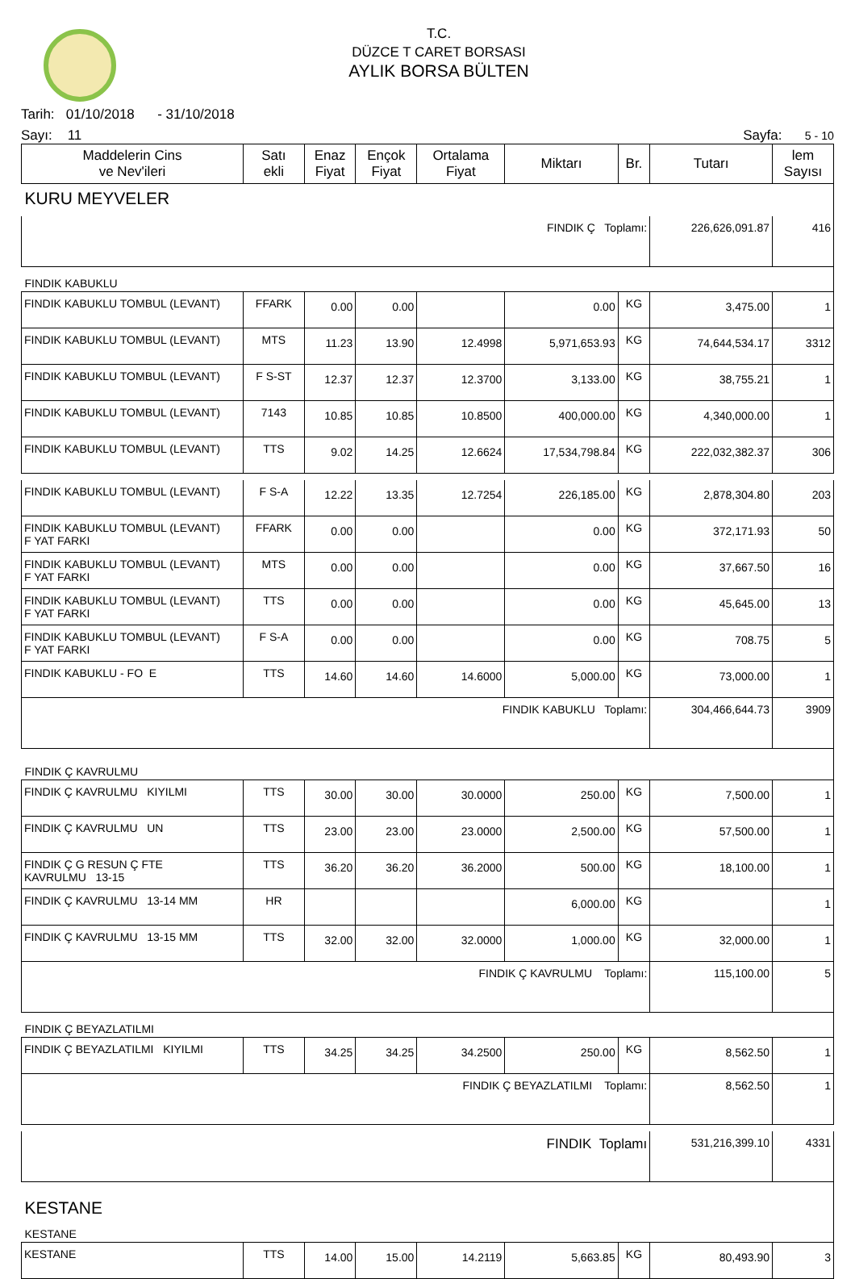T.C.
DÜZCE T CARET BORSASI
AYLIK BORSA BÜLTEN
Tarih: 01/10/2018 - 31/10/2018
Sayı: 11 Sayfa: 5 - 10
| Maddelerin Cins ve Nev'ileri | Satı ekli | Enaz Fiyat | Ençok Fiyat | Ortalama Fiyat | Miktarı | Br. | Tutarı | lem Sayısı |
| --- | --- | --- | --- | --- | --- | --- | --- | --- |
| KURU MEYVELER | | | | | | | | |
| FINDIK Ç Toplamı: | | | | | | | 226,626,091.87 | 416 |
| FINDIK KABUKLU | | | | | | | | |
| FINDIK KABUKLU TOMBUL (LEVANT) | FFARK | 0.00 | 0.00 | | 0.00 | KG | 3,475.00 | 1 |
| FINDIK KABUKLU TOMBUL (LEVANT) | MTS | 11.23 | 13.90 | 12.4998 | 5,971,653.93 | KG | 74,644,534.17 | 3312 |
| FINDIK KABUKLU TOMBUL (LEVANT) | F S-ST | 12.37 | 12.37 | 12.3700 | 3,133.00 | KG | 38,755.21 | 1 |
| FINDIK KABUKLU TOMBUL (LEVANT) | 7143 | 10.85 | 10.85 | 10.8500 | 400,000.00 | KG | 4,340,000.00 | 1 |
| FINDIK KABUKLU TOMBUL (LEVANT) | TTS | 9.02 | 14.25 | 12.6624 | 17,534,798.84 | KG | 222,032,382.37 | 306 |
| FINDIK KABUKLU TOMBUL (LEVANT) | F S-A | 12.22 | 13.35 | 12.7254 | 226,185.00 | KG | 2,878,304.80 | 203 |
| FINDIK KABUKLU TOMBUL (LEVANT) F YAT FARKI | FFARK | 0.00 | 0.00 | | 0.00 | KG | 372,171.93 | 50 |
| FINDIK KABUKLU TOMBUL (LEVANT) F YAT FARKI | MTS | 0.00 | 0.00 | | 0.00 | KG | 37,667.50 | 16 |
| FINDIK KABUKLU TOMBUL (LEVANT) F YAT FARKI | TTS | 0.00 | 0.00 | | 0.00 | KG | 45,645.00 | 13 |
| FINDIK KABUKLU TOMBUL (LEVANT) F YAT FARKI | F S-A | 0.00 | 0.00 | | 0.00 | KG | 708.75 | 5 |
| FINDIK KABUKLU - FO E | TTS | 14.60 | 14.60 | 14.6000 | 5,000.00 | KG | 73,000.00 | 1 |
| FINDIK KABUKLU Toplamı: | | | | | | | 304,466,644.73 | 3909 |
| FINDIK Ç KAVRULMU | | | | | | | | |
| FINDIK Ç KAVRULMU KIYILMI | TTS | 30.00 | 30.00 | 30.0000 | 250.00 | KG | 7,500.00 | 1 |
| FINDIK Ç KAVRULMU UN | TTS | 23.00 | 23.00 | 23.0000 | 2,500.00 | KG | 57,500.00 | 1 |
| FINDIK Ç G RESUN Ç FTE KAVRULMU 13-15 | TTS | 36.20 | 36.20 | 36.2000 | 500.00 | KG | 18,100.00 | 1 |
| FINDIK Ç KAVRULMU 13-14 MM | HR | | | | 6,000.00 | KG | | 1 |
| FINDIK Ç KAVRULMU 13-15 MM | TTS | 32.00 | 32.00 | 32.0000 | 1,000.00 | KG | 32,000.00 | 1 |
| FINDIK Ç KAVRULMU Toplamı: | | | | | | | 115,100.00 | 5 |
| FINDIK Ç BEYAZLATILMI | | | | | | | | |
| FINDIK Ç BEYAZLATILMI KIYILMI | TTS | 34.25 | 34.25 | 34.2500 | 250.00 | KG | 8,562.50 | 1 |
| FINDIK Ç BEYAZLATILMI Toplamı: | | | | | | | 8,562.50 | 1 |
| FINDIK Toplamı | | | | | | | 531,216,399.10 | 4331 |
| KESTANE | | | | | | | | |
| KESTANE | | | | | | | | |
| KESTANE | TTS | 14.00 | 15.00 | 14.2119 | 5,663.85 | KG | 80,493.90 | 3 |